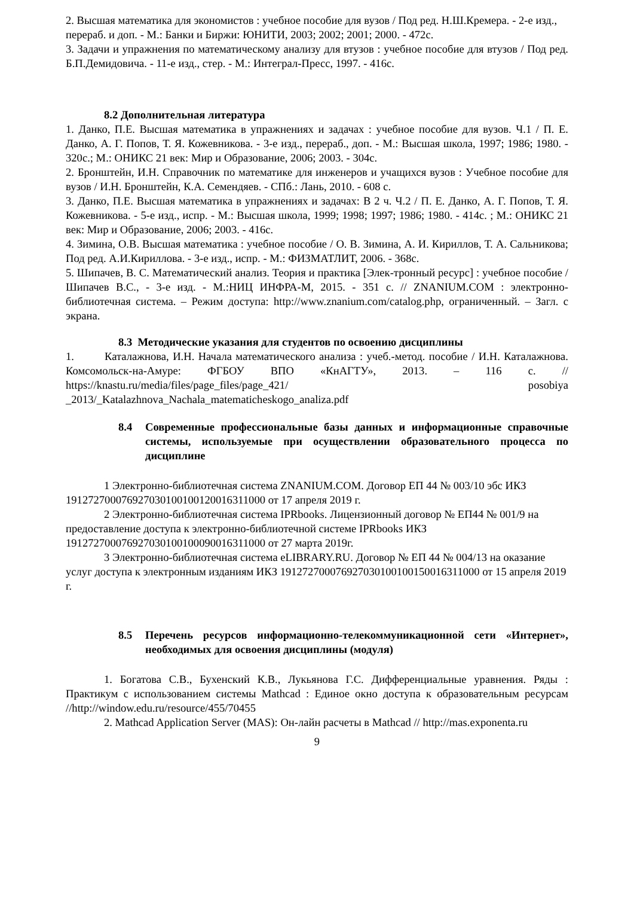2. Высшая математика для экономистов : учебное пособие для вузов / Под ред. Н.Ш.Кремера. - 2-е изд., перераб. и доп. - М.: Банки и Биржи: ЮНИТИ, 2003; 2002; 2001; 2000. - 472с.
3. Задачи и упражнения по математическому анализу для втузов : учебное пособие для втузов / Под ред. Б.П.Демидовича. - 11-е изд., стер. - М.: Интеграл-Пресс, 1997. - 416с.
8.2 Дополнительная литература
1. Данко, П.Е. Высшая математика в упражнениях и задачах : учебное пособие для вузов. Ч.1 / П. Е. Данко, А. Г. Попов, Т. Я. Кожевникова. - 3-е изд., перераб., доп. - М.: Высшая школа, 1997; 1986; 1980. - 320с.; М.: ОНИКС 21 век: Мир и Образование, 2006; 2003. - 304с.
2. Бронштейн, И.Н. Справочник по математике для инженеров и учащихся вузов : Учебное пособие для вузов / И.Н. Бронштейн, К.А. Семендяев. - СПб.: Лань, 2010. - 608 с.
3. Данко, П.Е. Высшая математика в упражнениях и задачах: В 2 ч. Ч.2 / П. Е. Данко, А. Г. Попов, Т. Я. Кожевникова. - 5-е изд., испр. - М.: Высшая школа, 1999; 1998; 1997; 1986; 1980. - 414с. ; М.: ОНИКС 21 век: Мир и Образование, 2006; 2003. - 416с.
4. Зимина, О.В. Высшая математика : учебное пособие / О. В. Зимина, А. И. Кириллов, Т. А. Сальникова; Под ред. А.И.Кириллова. - 3-е изд., испр. - М.: ФИЗМАТЛИТ, 2006. - 368с.
5. Шипачев, В. С. Математический анализ. Теория и практика [Элек-тронный ресурс] : учебное пособие / Шипачев В.С., - 3-е изд. - М.:НИЦ ИНФРА-М, 2015. - 351 с. // ZNANIUM.COM : электронно-библиотечная система. – Режим доступа: http://www.znanium.com/catalog.php, ограниченный. – Загл. с экрана.
8.3 Методические указания для студентов по освоению дисциплины
1. Каталажнова, И.Н. Начала математического анализа : учеб.-метод. пособие / И.Н. Каталажнова. Комсомольск-на-Амуре: ФГБОУ ВПО «КнАГТУ», 2013. – 116 с. // https://knastu.ru/media/files/page_files/page_421/ posobiya _2013/_Katalazhnova_Nachala_matematicheskogo_analiza.pdf
8.4 Современные профессиональные базы данных и информационные справочные системы, используемые при осуществлении образовательного процесса по дисциплине
1 Электронно-библиотечная система ZNANIUM.COM. Договор ЕП 44 № 003/10 эбс ИКЗ 191272700076927030100100120016311000 от 17 апреля 2019 г.
2 Электронно-библиотечная система IPRbooks. Лицензионный договор № ЕП44 № 001/9 на предоставление доступа к электронно-библиотечной системе IPRbooks ИКЗ 191272700076927030100100090016311000 от 27 марта 2019г.
3 Электронно-библиотечная система eLIBRARY.RU. Договор № ЕП 44 № 004/13 на оказание услуг доступа к электронным изданиям ИКЗ 191272700076927030100100150016311000 от 15 апреля 2019 г.
8.5 Перечень ресурсов информационно-телекоммуникационной сети «Интернет», необходимых для освоения дисциплины (модуля)
1. Богатова С.В., Бухенский К.В., Лукьянова Г.С. Дифференциальные уравнения. Ряды : Практикум с использованием системы Mathcad : Единое окно доступа к образовательным ресурсам //http://window.edu.ru/resource/455/70455
2. Mathcad Application Server (MAS): Он-лайн расчеты в Mathcad // http://mas.exponenta.ru
9